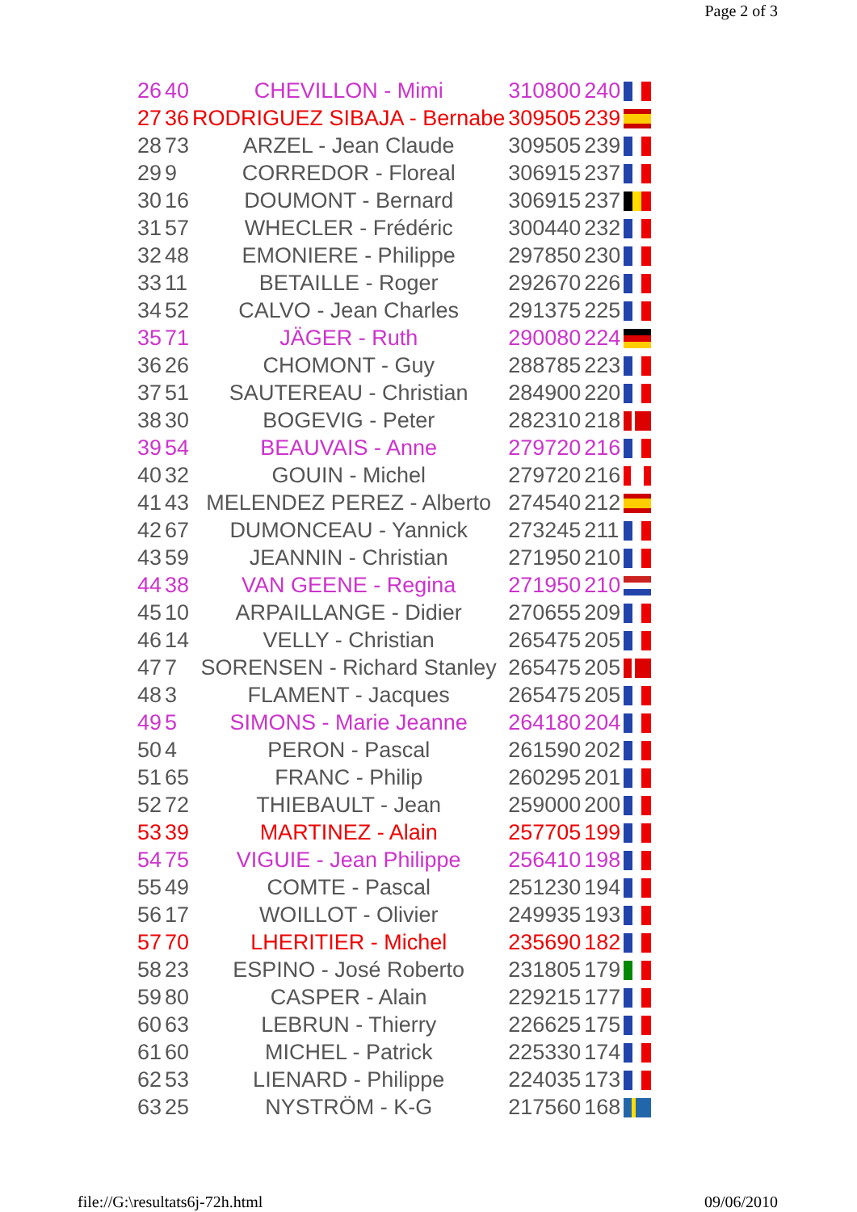Page 2 of 3
| 26 | 40 | CHEVILLON - Mimi | 310800 | 240 | |
| 27 | 36 | RODRIGUEZ SIBAJA - Bernabe | 309505 | 239 | |
| 28 | 73 | ARZEL - Jean Claude | 309505 | 239 | |
| 29 | 9 | CORREDOR - Floreal | 306915 | 237 | |
| 30 | 16 | DOUMONT - Bernard | 306915 | 237 | |
| 31 | 57 | WHECLER - Frédéric | 300440 | 232 | |
| 32 | 48 | EMONIERE - Philippe | 297850 | 230 | |
| 33 | 11 | BETAILLE - Roger | 292670 | 226 | |
| 34 | 52 | CALVO - Jean Charles | 291375 | 225 | |
| 35 | 71 | JÄGER - Ruth | 290080 | 224 | |
| 36 | 26 | CHOMONT - Guy | 288785 | 223 | |
| 37 | 51 | SAUTEREAU - Christian | 284900 | 220 | |
| 38 | 30 | BOGEVIG - Peter | 282310 | 218 | |
| 39 | 54 | BEAUVAIS - Anne | 279720 | 216 | |
| 40 | 32 | GOUIN - Michel | 279720 | 216 | |
| 41 | 43 | MELENDEZ PEREZ - Alberto | 274540 | 212 | |
| 42 | 67 | DUMONCEAU - Yannick | 273245 | 211 | |
| 43 | 59 | JEANNIN - Christian | 271950 | 210 | |
| 44 | 38 | VAN GEENE - Regina | 271950 | 210 | |
| 45 | 10 | ARPAILLANGE - Didier | 270655 | 209 | |
| 46 | 14 | VELLY - Christian | 265475 | 205 | |
| 47 | 7 | SORENSEN - Richard Stanley | 265475 | 205 | |
| 48 | 3 | FLAMENT - Jacques | 265475 | 205 | |
| 49 | 5 | SIMONS - Marie Jeanne | 264180 | 204 | |
| 50 | 4 | PERON - Pascal | 261590 | 202 | |
| 51 | 65 | FRANC - Philip | 260295 | 201 | |
| 52 | 72 | THIEBAULT - Jean | 259000 | 200 | |
| 53 | 39 | MARTINEZ - Alain | 257705 | 199 | |
| 54 | 75 | VIGUIE - Jean Philippe | 256410 | 198 | |
| 55 | 49 | COMTE - Pascal | 251230 | 194 | |
| 56 | 17 | WOILLOT - Olivier | 249935 | 193 | |
| 57 | 70 | LHERITIER - Michel | 235690 | 182 | |
| 58 | 23 | ESPINO - José Roberto | 231805 | 179 | |
| 59 | 80 | CASPER - Alain | 229215 | 177 | |
| 60 | 63 | LEBRUN - Thierry | 226625 | 175 | |
| 61 | 60 | MICHEL - Patrick | 225330 | 174 | |
| 62 | 53 | LIENARD - Philippe | 224035 | 173 | |
| 63 | 25 | NYSTRÖM - K-G | 217560 | 168 | |
file://G:\resultats6j-72h.html 09/06/2010